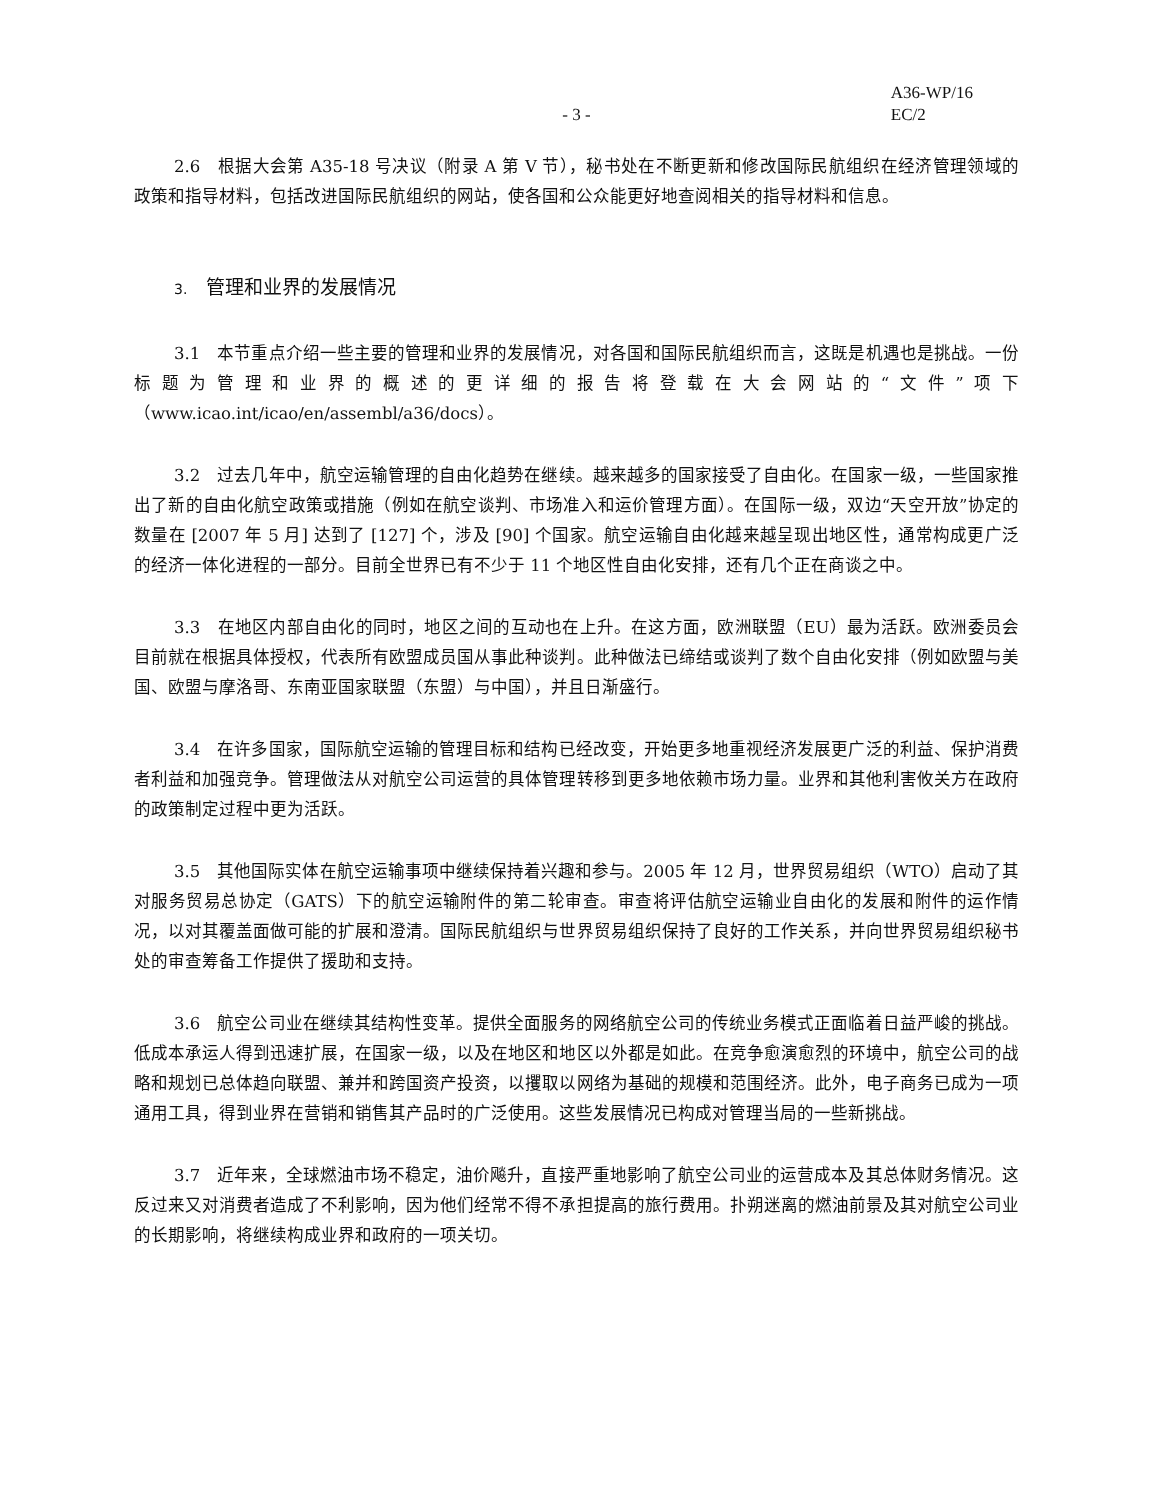A36-WP/16
EC/2
- 3 -
2.6　根据大会第 A35-18 号决议（附录 A 第 V 节），秘书处在不断更新和修改国际民航组织在经济管理领域的政策和指导材料，包括改进国际民航组织的网站，使各国和公众能更好地查阅相关的指导材料和信息。
3.　管理和业界的发展情况
3.1　本节重点介绍一些主要的管理和业界的发展情况，对各国和国际民航组织而言，这既是机遇也是挑战。一份标题为管理和业界的概述的更详细的报告将登载在大会网站的“文件”项下（www.icao.int/icao/en/assembl/a36/docs）。
3.2　过去几年中，航空运输管理的自由化趋势在继续。越来越多的国家接受了自由化。在国家一级，一些国家推出了新的自由化航空政策或措施（例如在航空谈判、市场准入和运价管理方面）。在国际一级，双边“天空开放”协定的数量在 [2007 年 5 月] 达到了 [127] 个，涉及 [90] 个国家。航空运输自由化越来越呈现出地区性，通常构成更广泛的经济一体化进程的一部分。目前全世界已有不少于 11 个地区性自由化安排，还有几个正在商谈之中。
3.3　在地区内部自由化的同时，地区之间的互动也在上升。在这方面，欧洲联盟（EU）最为活跃。欧洲委员会目前就在根据具体授权，代表所有欧盟成员国从事此种谈判。此种做法已缔结或谈判了数个自由化安排（例如欧盟与美国、欧盟与摩洛哥、东南亚国家联盟（东盟）与中国），并且日渐盛行。
3.4　在许多国家，国际航空运输的管理目标和结构已经改变，开始更多地重视经济发展更广泛的利益、保护消费者利益和加强竞争。管理做法从对航空公司运营的具体管理转移到更多地依赖市场力量。业界和其他利害攸关方在政府的政策制定过程中更为活跃。
3.5　其他国际实体在航空运输事项中继续保持着兴趣和参与。2005 年 12 月，世界贸易组织（WTO）启动了其对服务贸易总协定（GATS）下的航空运输附件的第二轮审查。审查将评估航空运输业自由化的发展和附件的运作情况，以对其覆盖面做可能的扩展和澄清。国际民航组织与世界贸易组织保持了良好的工作关系，并向世界贸易组织秘书处的审查筹备工作提供了援助和支持。
3.6　航空公司业在继续其结构性变革。提供全面服务的网络航空公司的传统业务模式正面临着日益严峻的挑战。低成本承运人得到迅速扩展，在国家一级，以及在地区和地区以外都是如此。在竞争愈演愈烈的环境中，航空公司的战略和规划已总体趋向联盟、兼并和跨国资产投资，以攫取以网络为基础的规模和范围经济。此外，电子商务已成为一项通用工具，得到业界在营销和销售其产品时的广泛使用。这些发展情况已构成对管理当局的一些新挑战。
3.7　近年来，全球燃油市场不稳定，油价飚升，直接严重地影响了航空公司业的运营成本及其总体财务情况。这反过来又对消费者造成了不利影响，因为他们经常不得不承担提高的旅行费用。扑朔迷离的燃油前景及其对航空公司业的长期影响，将继续构成业界和政府的一项关切。